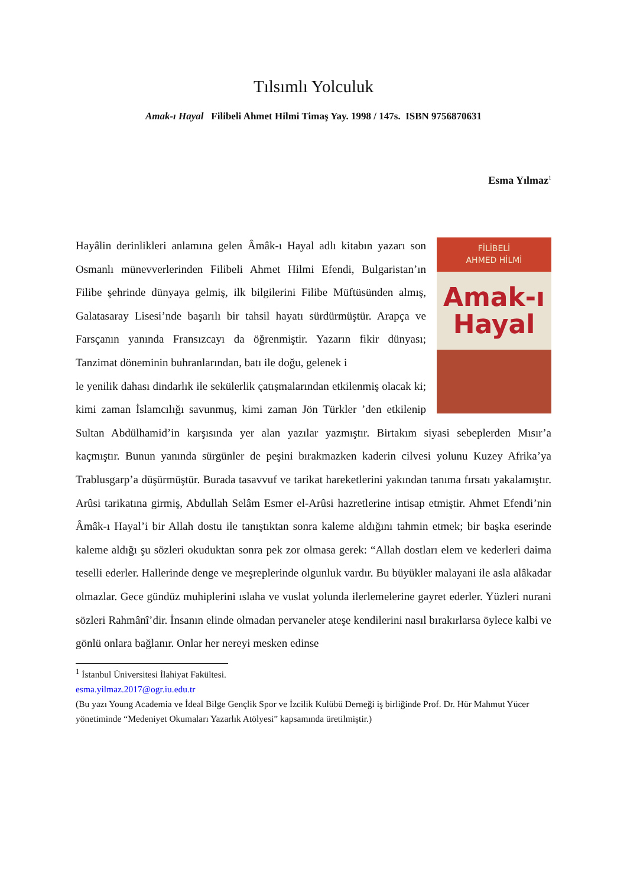Tılsımlı Yolculuk
Amak-ı Hayal Filibeli Ahmet Hilmi Timaş Yay. 1998 / 147s. ISBN 9756870631
Esma Yılmaz<sup>1</sup>
FİLİBELİ
AHMED HİLMİ
Amak-ı
Hayal
Hayâlin derinlikleri anlamına gelen Âmâk-ı Hayal adlı kitabın yazarı son Osmanlı münevverlerinden Filibeli Ahmet Hilmi Efendi, Bulgaristan’ın Filibe şehrinde dünyaya gelmiş, ilk bilgilerini Filibe Müftüsünden almış, Galatasaray Lisesi’nde başarılı bir tahsil hayatı sürdürmüştür. Arapça ve Farsçanın yanında Fransızcayı da öğrenmiştir. Yazarın fikir dünyası; Tanzimat döneminin buhranlarından, batı ile doğu, gelenek i
le yenilik dahası dindarlık ile sekülerlik çatışmalarından etkilenmiş olacak ki; kimi zaman İslamcılığı savunmuş, kimi zaman Jön Türkler ’den etkilenip Sultan Abdülhamid’in karşısında yer alan yazılar yazmıştır. Birtakım siyasi sebeplerden Mısır’a kaçmıştır. Bunun yanında sürgünler de peşini bırakmazken kaderin cilvesi yolunu Kuzey Afrika’ya Trablusgarp’a düşürmüştür. Burada tasavvuf ve tarikat hareketlerini yakından tanıma fırsatı yakalamıştır. Arûsi tarikatına girmiş, Abdullah Selâm Esmer el-Arûsi hazretlerine intisap etmiştir. Ahmet Efendi’nin Âmâk-ı Hayal’i bir Allah dostu ile tanıştıktan sonra kaleme aldığını tahmin etmek; bir başka eserinde kaleme aldığı şu sözleri okuduktan sonra pek zor olmasa gerek: “Allah dostları elem ve kederleri daima teselli ederler. Hallerinde denge ve meşreplerinde olgunluk vardır. Bu büyükler malayani ile asla alâkadar olmazlar. Gece gündüz muhiplerini ıslaha ve vuslat yolunda ilerlemelerine gayret ederler. Yüzleri nurani sözleri Rahmânî’dir. İnsanın elinde olmadan pervaneler ateşe kendilerini nasıl bırakırlarsa öylece kalbi ve gönlü onlara bağlanır. Onlar her nereyi mesken edinse
<sup>1</sup> İstanbul Üniversitesi İlahiyat Fakültesi.
esma.yilmaz.2017@ogr.iu.edu.tr
(Bu yazı Young Academia ve İdeal Bilge Gençlik Spor ve İzcilik Kulübü Derneği iş birliğinde Prof. Dr. Hür Mahmut Yücer yönetiminde “Medeniyet Okumaları Yazarlık Atölyesi” kapsamında üretilmiştir.)